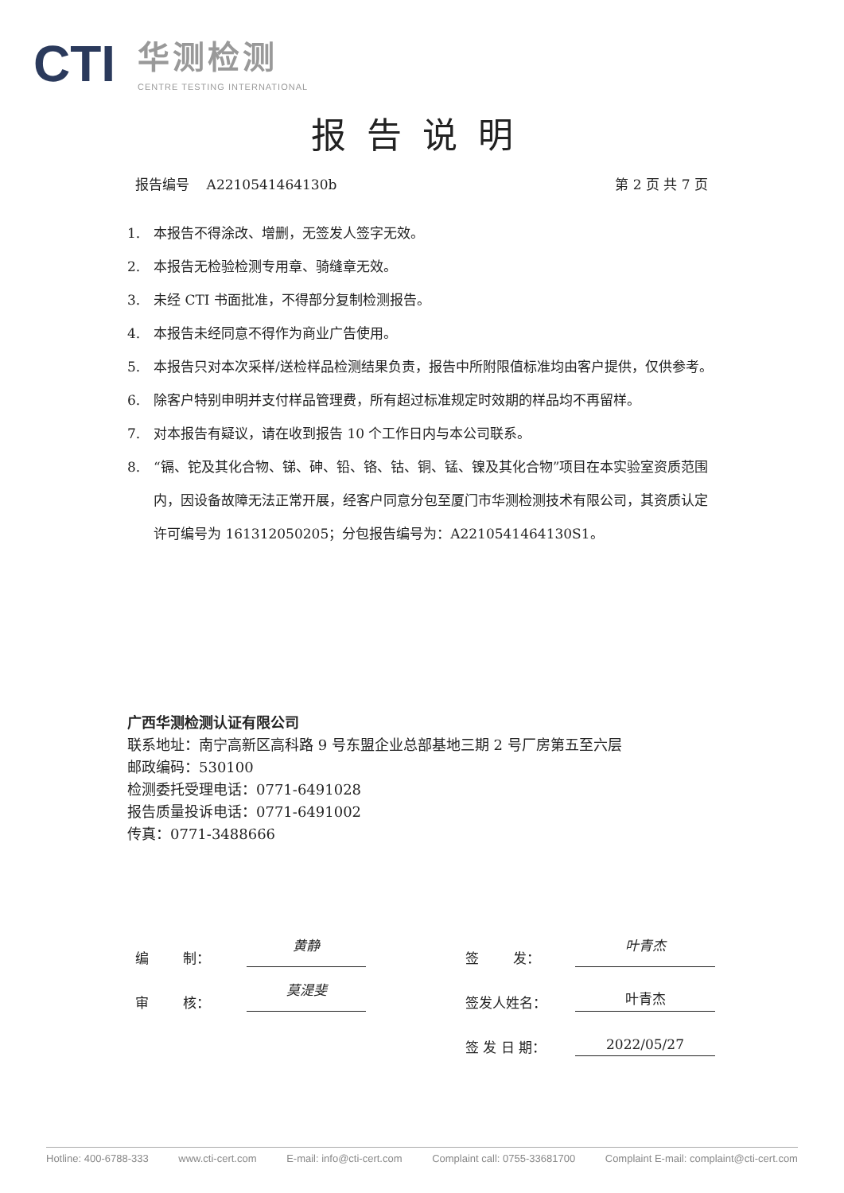CTI
华测检测
CENTRE TESTING INTERNATIONAL
报告说明
报告编号 A2210541464130b 第 2 页 共 7 页
1. 本报告不得涂改、增删，无签发人签字无效。
2. 本报告无检验检测专用章、骑缝章无效。
3. 未经 CTI 书面批准，不得部分复制检测报告。
4. 本报告未经同意不得作为商业广告使用。
5. 本报告只对本次采样/送检样品检测结果负责，报告中所附限值标准均由客户提供，仅供参考。
6. 除客户特别申明并支付样品管理费，所有超过标准规定时效期的样品均不再留样。
7. 对本报告有疑议，请在收到报告 10 个工作日内与本公司联系。
8. “镉、铊及其化合物、锑、砷、铅、铬、钴、铜、锰、镍及其化合物”项目在本实验室资质范围内，因设备故障无法正常开展，经客户同意分包至厦门市华测检测技术有限公司，其资质认定许可编号为 161312050205；分包报告编号为：A2210541464130S1。
广西华测检测认证有限公司
联系地址：南宁高新区高科路 9 号东盟企业总部基地三期 2 号厂房第五至六层
邮政编码：530100
检测委托受理电话：0771-6491028
报告质量投诉电话：0771-6491002
传真：0771-3488666
编 制： 黄静 签 发： 叶青杰
审 核： 莫湜斐 签发人姓名： 叶青杰
签 发 日 期： 2022/05/27
Hotline: 400-6788-333 www.cti-cert.com E-mail: info@cti-cert.com Complaint call: 0755-33681700 Complaint E-mail: complaint@cti-cert.com